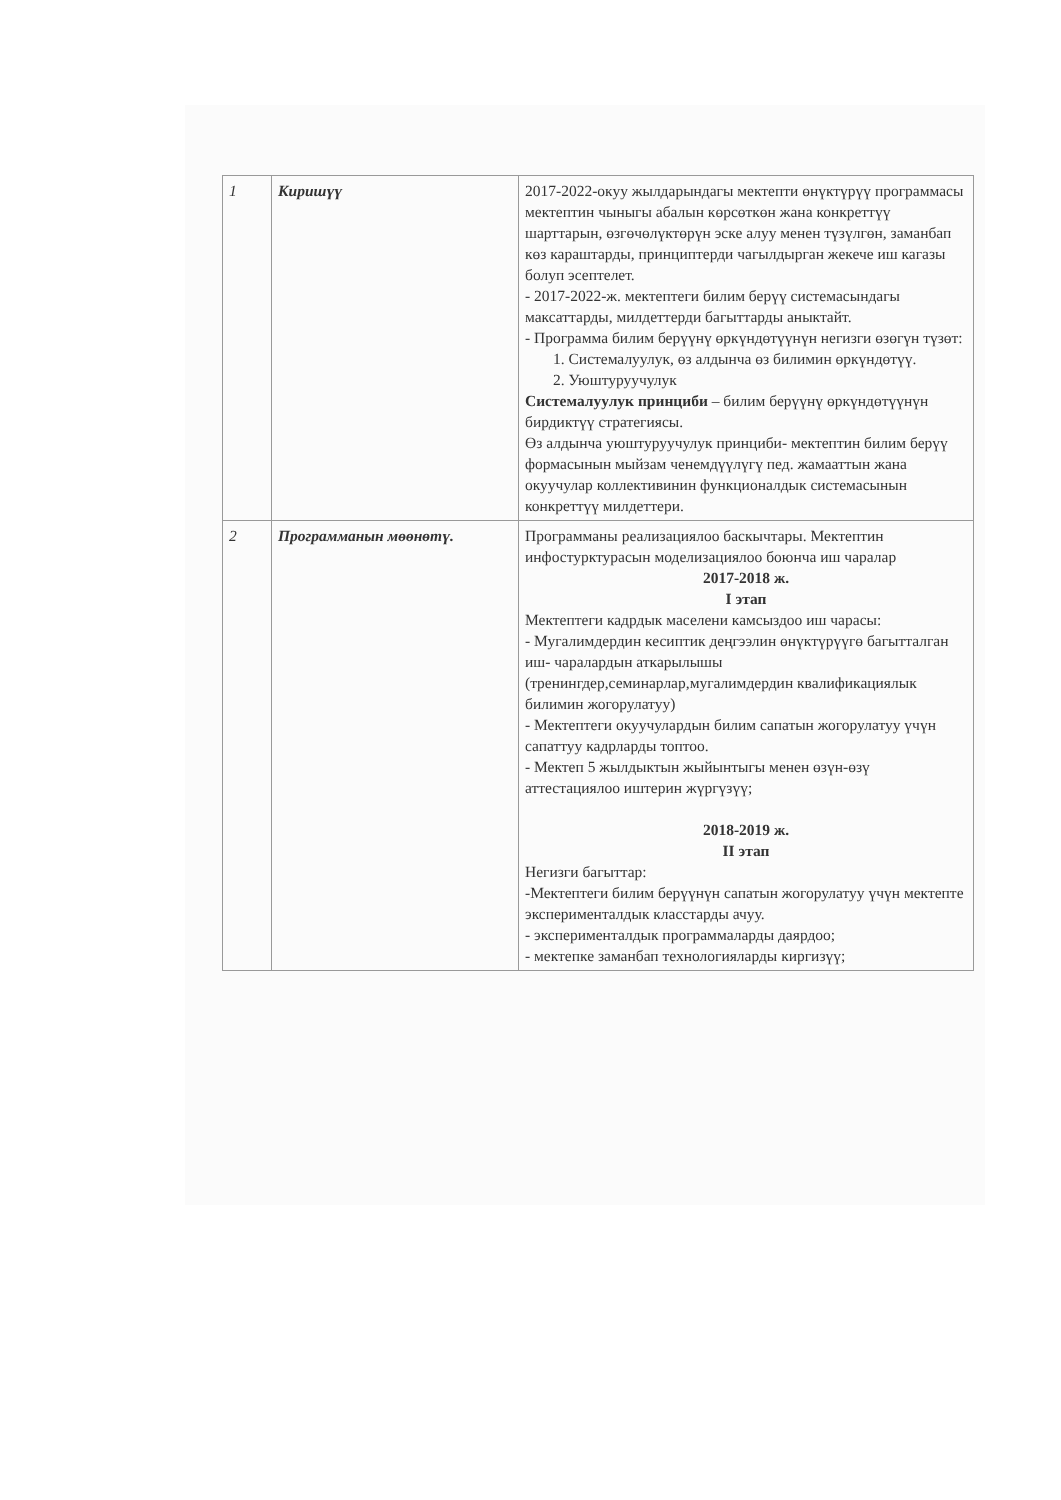| 1 | Киришүү | 2017-2022-окуу жылдарындагы мектепти өнүктүрүү программасы мектептин чыныгы абалын көрсөткөн жана конкреттүү шарттарын, өзгөчөлүктөрүн эске алуу менен түзүлгөн, заманбап көз караштарды, принциптерди чагылдырган жекече иш кагазы болуп эсептелет. - 2017-2022-ж. мектептеги билим берүү системасындагы максаттарды, милдеттерди багыттарды аныктайт. - Программа билим берүүнү өркүндөтүүнүн негизги өзөгүн түзөт: 1. Системалуулук, өз алдынча өз билимин өркүндөтүү. 2. Уюштуруучулук Системалуулук принциби – билим берүүнү өркүндөтүүнүн бирдиктүү стратегиясы. Өз алдынча уюштуруучулук принциби- мектептин билим берүү формасынын мыйзам ченемдүүлүгү пед. жамааттын жана окуучулар коллективинин функционалдык системасынын конкреттүү милдеттери. |
| 2 | Программанын мөөнөтү. | Программаны реализациялоо баскычтары. Мектептин инфостурктурасын моделизациялоо боюнча иш чаралар 2017-2018 ж. I этап Мектептеги кадрдык маселени камсыздоо иш чарасы: - Мугалимдердин кесиптик деңгээлин өнүктүрүүгө багытталган иш- чаралардын аткарылышы (тренингдер,семинарлар,мугалимдердин квалификациялык билимин жогорулатуу) - Мектептеги окуучулардын билим сапатын жогорулатуу үчүн сапаттуу кадрларды топтоо. - Мектеп 5 жылдыктын жыйынтыгы менен өзүн-өзү аттестациялоо иштерин жүргүзүү; 2018-2019 ж. II этап Негизги багыттар: -Мектептеги билим берүүнүн сапатын жогорулатуу үчүн мектепте эксперименталдык класстарды ачуу. - эксперименталдык программаларды даярдоо; - мектепке заманбап технологияларды киргизүү; |